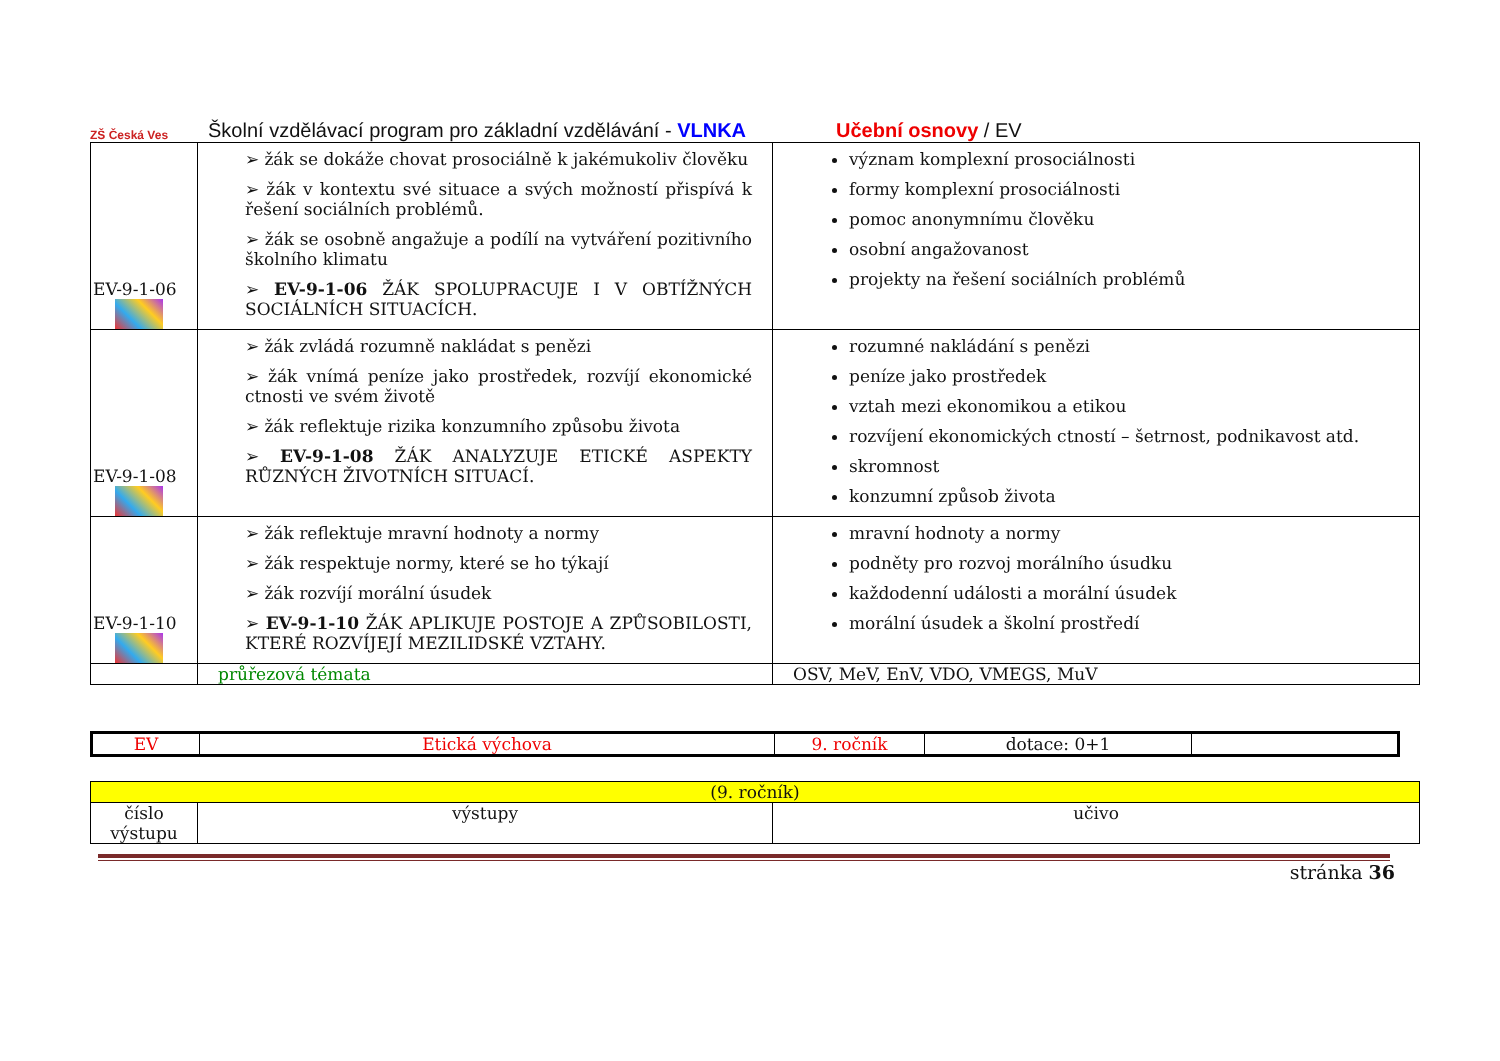ZŠ Česká Ves
Školní vzdělávací program pro základní vzdělávání - VLNKA Učební osnovy / EV
| EV-9-1-06 | ➢ žák se dokáže chovat prosociálně k jakémukoliv člověku ➢ žák v kontextu své situace a svých možností přispívá k řešení sociálních problémů. ➢ žák se osobně angažuje a podílí na vytváření pozitivního školního klimatu ➢ EV-9-1-06 ŽÁK SPOLUPRACUJE I V OBTÍŽNÝCH SOCIÁLNÍCH SITUACÍCH. | význam komplexní prosociálnosti formy komplexní prosociálnosti pomoc anonymnímu člověku osobní angažovanost projekty na řešení sociálních problémů |
| EV-9-1-08 | ➢ žák zvládá rozumně nakládat s penězi ➢ žák vnímá peníze jako prostředek, rozvíjí ekonomické ctnosti ve svém životě ➢ žák reflektuje rizika konzumního způsobu života ➢ EV-9-1-08 ŽÁK ANALYZUJE ETICKÉ ASPEKTY RŮZNÝCH ŽIVOTNÍCH SITUACÍ. | rozumné nakládání s penězi peníze jako prostředek vztah mezi ekonomikou a etikou rozvíjení ekonomických ctností – šetrnost, podnikavost atd. skromnost konzumní způsob života |
| EV-9-1-10 | ➢ žák reflektuje mravní hodnoty a normy ➢ žák respektuje normy, které se ho týkají ➢ žák rozvíjí morální úsudek ➢ EV-9-1-10 ŽÁK APLIKUJE POSTOJE A ZPŮSOBILOSTI, KTERÉ ROZVÍJEJÍ MEZILIDSKÉ VZTAHY. | mravní hodnoty a normy podněty pro rozvoj morálního úsudku každodenní události a morální úsudek morální úsudek a školní prostředí |
| | průřezová témata | OSV, MeV, EnV, VDO, VMEGS, MuV |
| EV | Etická výchova | 9. ročník | dotace: 0+1 | |
| (9. ročník) | | |
| číslo výstupu | výstupy | učivo |
stránka 36